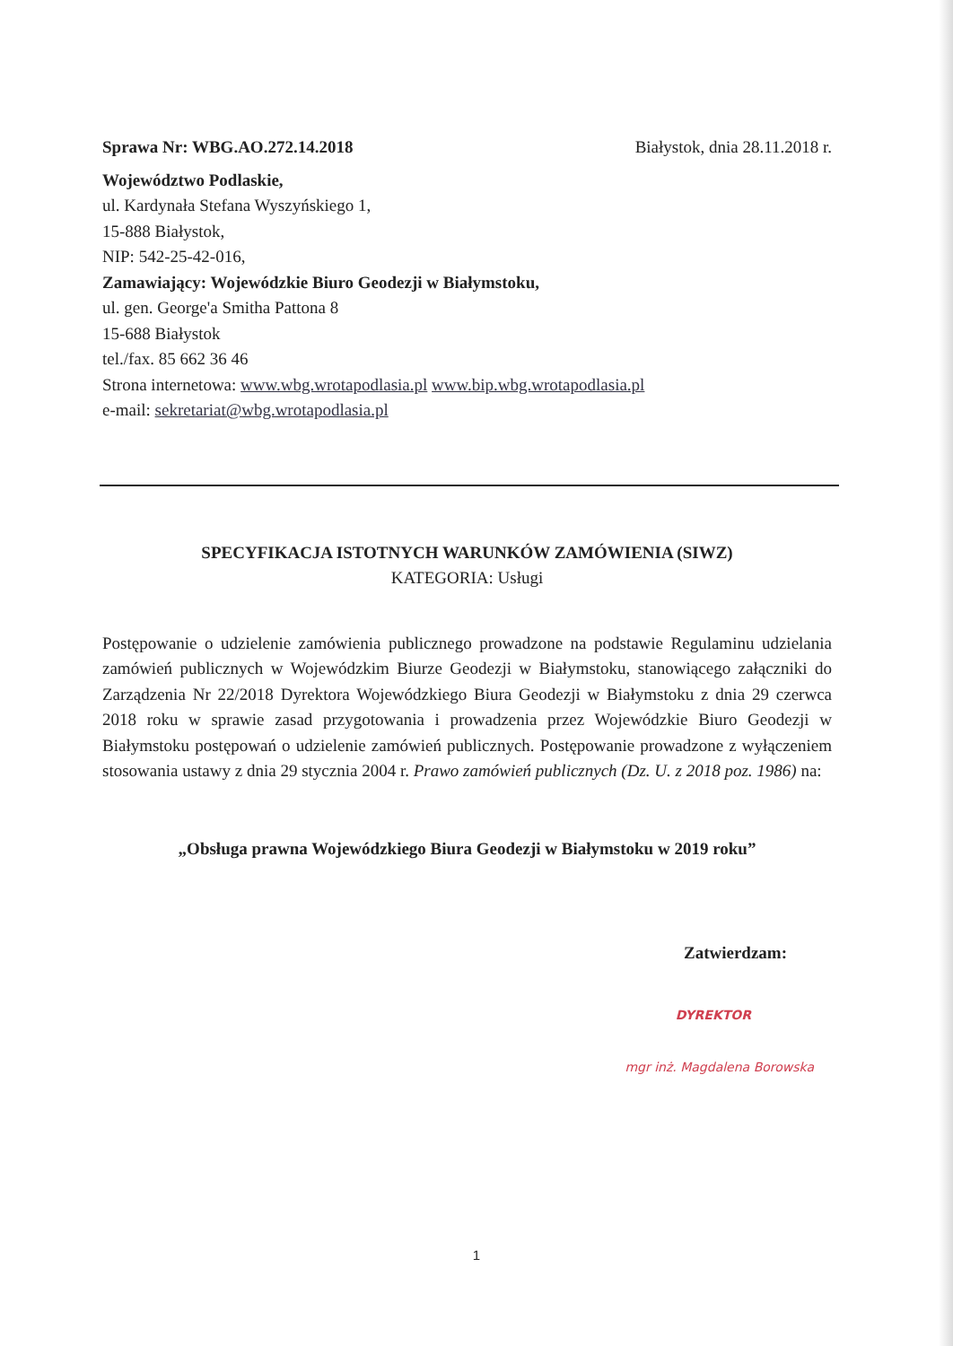Sprawa Nr: WBG.AO.272.14.2018 Białystok, dnia 28.11.2018 r.
Województwo Podlaskie,
ul. Kardynała Stefana Wyszyńskiego 1,
15-888 Białystok,
NIP: 542-25-42-016,
Zamawiający: Wojewódzkie Biuro Geodezji w Białymstoku,
ul. gen. George'a Smitha Pattona 8
15-688 Białystok
tel./fax. 85 662 36 46
Strona internetowa: www.wbg.wrotapodlasia.pl www.bip.wbg.wrotapodlasia.pl
e-mail: sekretariat@wbg.wrotapodlasia.pl
SPECYFIKACJA ISTOTNYCH WARUNKÓW ZAMÓWIENIA (SIWZ)
KATEGORIA: Usługi
Postępowanie o udzielenie zamówienia publicznego prowadzone na podstawie Regulaminu udzielania zamówień publicznych w Wojewódzkim Biurze Geodezji w Białymstoku, stanowiącego załączniki do Zarządzenia Nr 22/2018 Dyrektora Wojewódzkiego Biura Geodezji w Białymstoku z dnia 29 czerwca 2018 roku w sprawie zasad przygotowania i prowadzenia przez Wojewódzkie Biuro Geodezji w Białymstoku postępowań o udzielenie zamówień publicznych. Postępowanie prowadzone z wyłączeniem stosowania ustawy z dnia 29 stycznia 2004 r. Prawo zamówień publicznych (Dz. U. z 2018 poz. 1986) na:
„Obsługa prawna Wojewódzkiego Biura Geodezji w Białymstoku w 2019 roku”
Zatwierdzam:
DYREKTOR
mgr inż. Magdalena Borowska
1